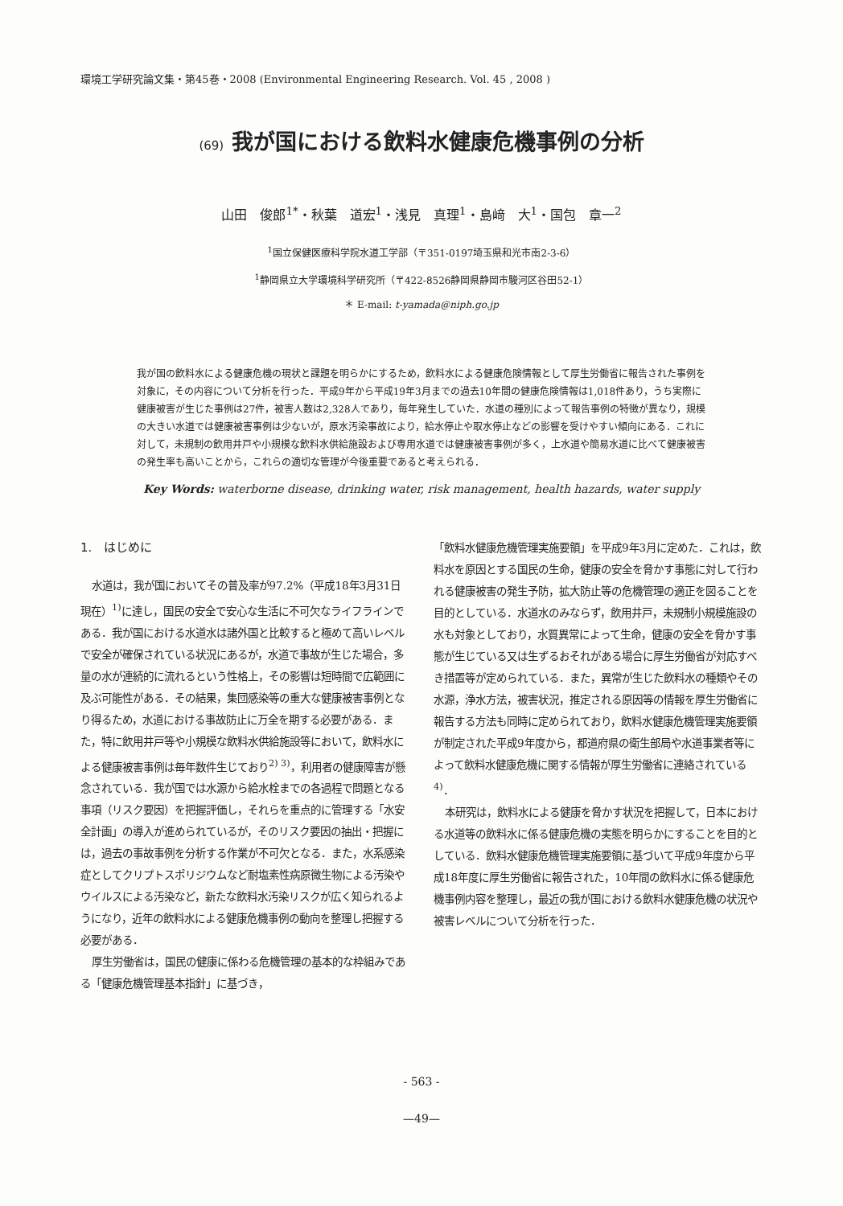環境工学研究論文集・第45巻・2008 (Environmental Engineering Research. Vol. 45 , 2008 )
(69) 我が国における飲料水健康危機事例の分析
山田　俊郎<sup>1*</sup>・秋葉　道宏<sup>1</sup>・浅見　真理<sup>1</sup>・島﨑　大<sup>1</sup>・国包　章一<sup>2</sup>
<sup>1</sup> 国立保健医療科学院水道工学部（〒351-0197埼玉県和光市南2-3-6）
<sup>1</sup> 静岡県立大学環境科学研究所（〒422-8526静岡県静岡市駿河区谷田52-1）
＊ E-mail: t-yamada@niph.go.jp
我が国の飲料水による健康危機の現状と課題を明らかにするため，飲料水による健康危険情報として厚生労働省に報告された事例を対象に，その内容について分析を行った．平成9年から平成19年3月までの過去10年間の健康危険情報は1,018件あり，うち実際に健康被害が生じた事例は27件，被害人数は2,328人であり，毎年発生していた．水道の種別によって報告事例の特徴が異なり，規模の大きい水道では健康被害事例は少ないが，原水汚染事故により，給水停止や取水停止などの影響を受けやすい傾向にある．これに対して，未規制の飲用井戸や小規模な飲料水供給施設および専用水道では健康被害事例が多く，上水道や簡易水道に比べて健康被害の発生率も高いことから，これらの適切な管理が今後重要であると考えられる．
Key Words: waterborne disease, drinking water, risk management, health hazards, water supply
1.　はじめに
水道は，我が国においてその普及率が97.2%（平成18年3月31日現在）<sup>1)</sup>に達し，国民の安全で安心な生活に不可欠なライフラインである．我が国における水道水は諸外国と比較すると極めて高いレベルで安全が確保されている状況にあるが，水道で事故が生じた場合，多量の水が連続的に流れるという性格上，その影響は短時間で広範囲に及ぶ可能性がある．その結果，集団感染等の重大な健康被害事例となり得るため，水道における事故防止に万全を期する必要がある．また，特に飲用井戸等や小規模な飲料水供給施設等において，飲料水による健康被害事例は毎年数件生じており<sup>2) 3)</sup>，利用者の健康障害が懸念されている．我が国では水源から給水栓までの各過程で問題となる事項（リスク要因）を把握評価し，それらを重点的に管理する「水安全計画」の導入が進められているが，そのリスク要因の抽出・把握には，過去の事故事例を分析する作業が不可欠となる．また，水系感染症としてクリプトスポリジウムなど耐塩素性病原微生物による汚染やウイルスによる汚染など，新たな飲料水汚染リスクが広く知られるようになり，近年の飲料水による健康危機事例の動向を整理し把握する必要がある．
厚生労働省は，国民の健康に係わる危機管理の基本的な枠組みである「健康危機管理基本指針」に基づき，
「飲料水健康危機管理実施要領」を平成9年3月に定めた．これは，飲料水を原因とする国民の生命，健康の安全を脅かす事態に対して行われる健康被害の発生予防，拡大防止等の危機管理の適正を図ることを目的としている．水道水のみならず，飲用井戸，未規制小規模施設の水も対象としており，水質異常によって生命，健康の安全を脅かす事態が生じている又は生ずるおそれがある場合に厚生労働省が対応すべき措置等が定められている．また，異常が生じた飲料水の種類やその水源，浄水方法，被害状況，推定される原因等の情報を厚生労働省に報告する方法も同時に定められており，飲料水健康危機管理実施要領が制定された平成9年度から，都道府県の衛生部局や水道事業者等によって飲料水健康危機に関する情報が厚生労働省に連絡されている<sup>4)</sup>．
本研究は，飲料水による健康を脅かす状況を把握して，日本における水道等の飲料水に係る健康危機の実態を明らかにすることを目的としている．飲料水健康危機管理実施要領に基づいて平成9年度から平成18年度に厚生労働省に報告された，10年間の飲料水に係る健康危機事例内容を整理し，最近の我が国における飲料水健康危機の状況や被害レベルについて分析を行った．
- 563 -
—49—